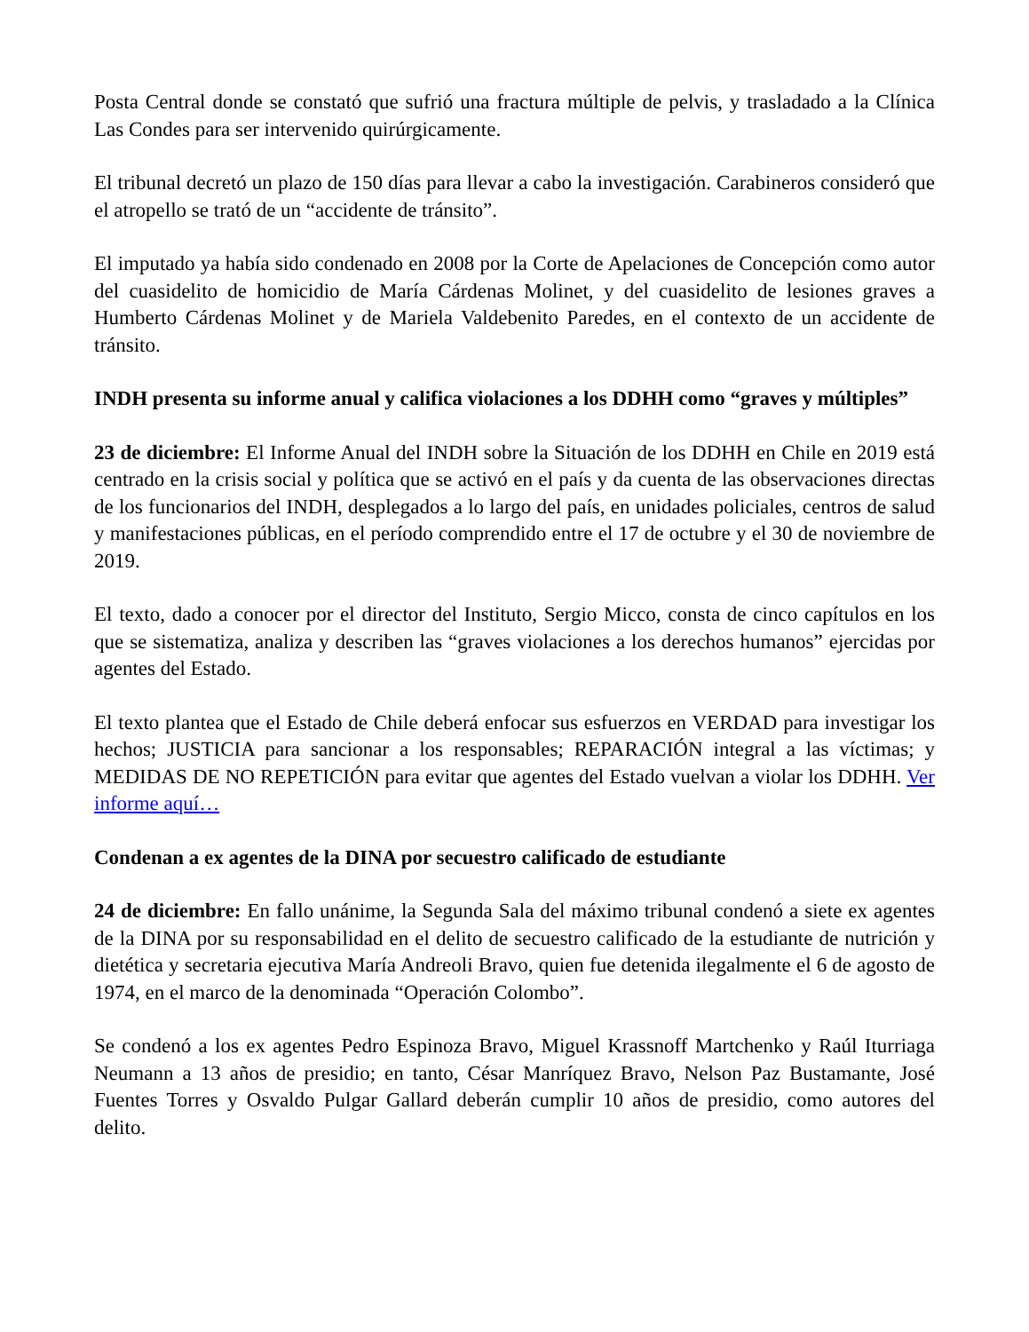Posta Central donde se constató que sufrió una fractura múltiple de pelvis, y trasladado a la Clínica Las Condes para ser intervenido quirúrgicamente.
El tribunal decretó un plazo de 150 días para llevar a cabo la investigación. Carabineros consideró que el atropello se trató de un “accidente de tránsito”.
El imputado ya había sido condenado en 2008 por la Corte de Apelaciones de Concepción como autor del cuasidelito de homicidio de María Cárdenas Molinet, y del cuasidelito de lesiones graves a Humberto Cárdenas Molinet y de Mariela Valdebenito Paredes, en el contexto de un accidente de tránsito.
INDH presenta su informe anual y califica violaciones a los DDHH como “graves y múltiples”
23 de diciembre: El Informe Anual del INDH sobre la Situación de los DDHH en Chile en 2019 está centrado en la crisis social y política que se activó en el país y da cuenta de las observaciones directas de los funcionarios del INDH, desplegados a lo largo del país, en unidades policiales, centros de salud y manifestaciones públicas, en el período comprendido entre el 17 de octubre y el 30 de noviembre de 2019.
El texto, dado a conocer por el director del Instituto, Sergio Micco, consta de cinco capítulos en los que se sistematiza, analiza y describen las “graves violaciones a los derechos humanos” ejercidas por agentes del Estado.
El texto plantea que el Estado de Chile deberá enfocar sus esfuerzos en VERDAD para investigar los hechos; JUSTICIA para sancionar a los responsables; REPARACIÓN integral a las víctimas; y MEDIDAS DE NO REPETICIÓN para evitar que agentes del Estado vuelvan a violar los DDHH. Ver informe aquí…
Condenan a ex agentes de la DINA por secuestro calificado de estudiante
24 de diciembre: En fallo unánime, la Segunda Sala del máximo tribunal condenó a siete ex agentes de la DINA por su responsabilidad en el delito de secuestro calificado de la estudiante de nutrición y dietética y secretaria ejecutiva María Andreoli Bravo, quien fue detenida ilegalmente el 6 de agosto de 1974, en el marco de la denominada “Operación Colombo”.
Se condenó a los ex agentes Pedro Espinoza Bravo, Miguel Krassnoff Martchenko y Raúl Iturriaga Neumann a 13 años de presidio; en tanto, César Manríquez Bravo, Nelson Paz Bustamante, José Fuentes Torres y Osvaldo Pulgar Gallard deberán cumplir 10 años de presidio, como autores del delito.